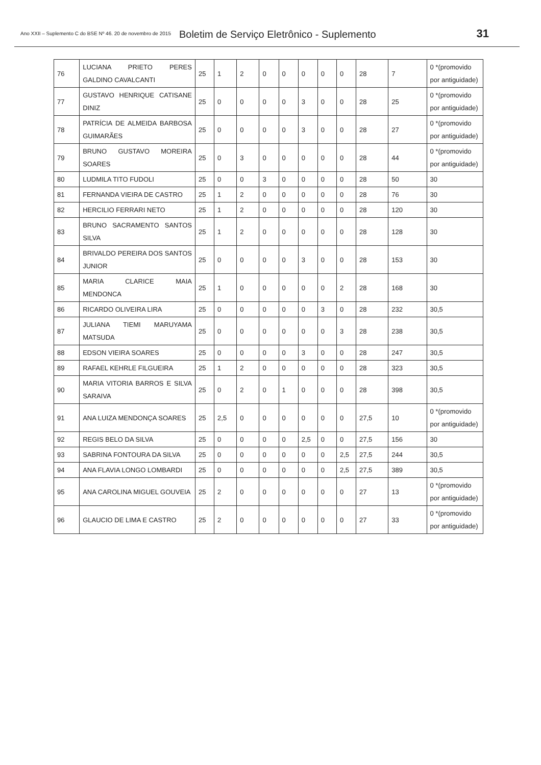Ano XXII – Suplemento C do BSE Nº 46. 20 de novembro de 2015 Boletim de Serviço Eletrônico - Suplemento 31
| 76 | LUCIANA PRIETO PERES GALDINO CAVALCANTI | 25 | 1 | 2 | 0 | 0 | 0 | 0 | 0 | 28 | 7 | 0 *(promovido por antiguidade) |
| 77 | GUSTAVO HENRIQUE CATISANE DINIZ | 25 | 0 | 0 | 0 | 0 | 3 | 0 | 0 | 28 | 25 | 0 *(promovido por antiguidade) |
| 78 | PATRÍCIA DE ALMEIDA BARBOSA GUIMARÃES | 25 | 0 | 0 | 0 | 0 | 3 | 0 | 0 | 28 | 27 | 0 *(promovido por antiguidade) |
| 79 | BRUNO GUSTAVO MOREIRA SOARES | 25 | 0 | 3 | 0 | 0 | 0 | 0 | 0 | 28 | 44 | 0 *(promovido por antiguidade) |
| 80 | LUDMILA TITO FUDOLI | 25 | 0 | 0 | 3 | 0 | 0 | 0 | 0 | 28 | 50 | 30 |
| 81 | FERNANDA VIEIRA DE CASTRO | 25 | 1 | 2 | 0 | 0 | 0 | 0 | 0 | 28 | 76 | 30 |
| 82 | HERCILIO FERRARI NETO | 25 | 1 | 2 | 0 | 0 | 0 | 0 | 0 | 28 | 120 | 30 |
| 83 | BRUNO SACRAMENTO SANTOS SILVA | 25 | 1 | 2 | 0 | 0 | 0 | 0 | 0 | 28 | 128 | 30 |
| 84 | BRIVALDO PEREIRA DOS SANTOS JUNIOR | 25 | 0 | 0 | 0 | 0 | 3 | 0 | 0 | 28 | 153 | 30 |
| 85 | MARIA CLARICE MAIA MENDONCA | 25 | 1 | 0 | 0 | 0 | 0 | 0 | 2 | 28 | 168 | 30 |
| 86 | RICARDO OLIVEIRA LIRA | 25 | 0 | 0 | 0 | 0 | 0 | 3 | 0 | 28 | 232 | 30,5 |
| 87 | JULIANA TIEMI MARUYAMA MATSUDA | 25 | 0 | 0 | 0 | 0 | 0 | 0 | 3 | 28 | 238 | 30,5 |
| 88 | EDSON VIEIRA SOARES | 25 | 0 | 0 | 0 | 0 | 3 | 0 | 0 | 28 | 247 | 30,5 |
| 89 | RAFAEL KEHRLE FILGUEIRA | 25 | 1 | 2 | 0 | 0 | 0 | 0 | 0 | 28 | 323 | 30,5 |
| 90 | MARIA VITORIA BARROS E SILVA SARAIVA | 25 | 0 | 2 | 0 | 1 | 0 | 0 | 0 | 28 | 398 | 30,5 |
| 91 | ANA LUIZA MENDONÇA SOARES | 25 | 2,5 | 0 | 0 | 0 | 0 | 0 | 0 | 27,5 | 10 | 0 *(promovido por antiguidade) |
| 92 | REGIS BELO DA SILVA | 25 | 0 | 0 | 0 | 0 | 2,5 | 0 | 0 | 27,5 | 156 | 30 |
| 93 | SABRINA FONTOURA DA SILVA | 25 | 0 | 0 | 0 | 0 | 0 | 0 | 2,5 | 27,5 | 244 | 30,5 |
| 94 | ANA FLAVIA LONGO LOMBARDI | 25 | 0 | 0 | 0 | 0 | 0 | 0 | 2,5 | 27,5 | 389 | 30,5 |
| 95 | ANA CAROLINA MIGUEL GOUVEIA | 25 | 2 | 0 | 0 | 0 | 0 | 0 | 0 | 27 | 13 | 0 *(promovido por antiguidade) |
| 96 | GLAUCIO DE LIMA E CASTRO | 25 | 2 | 0 | 0 | 0 | 0 | 0 | 0 | 27 | 33 | 0 *(promovido por antiguidade) |